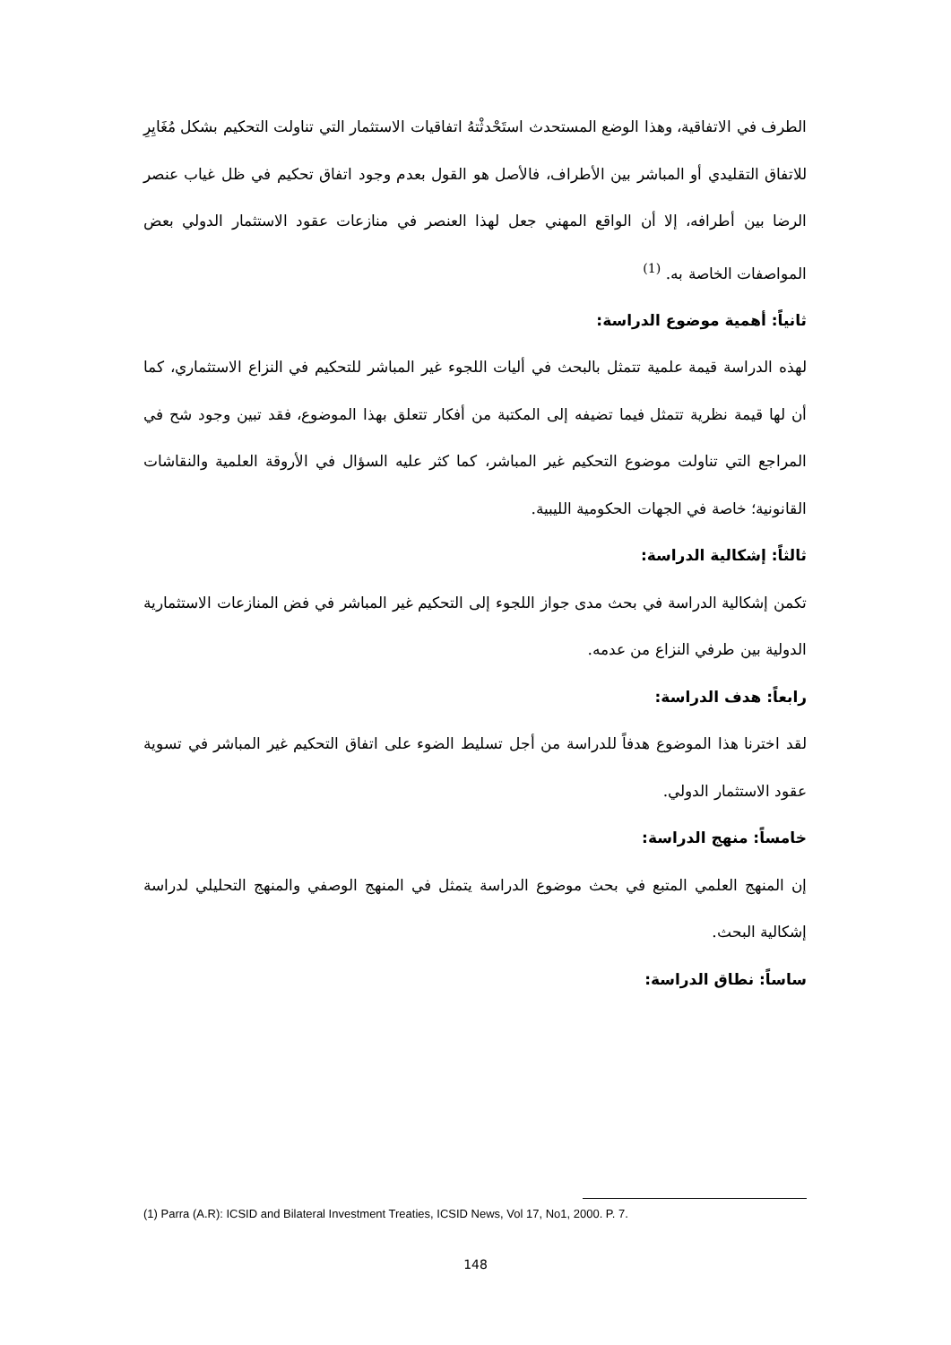الطرف في الاتفاقية، وهذا الوضع المستحدث استَحْدثْتهُ اتفاقيات الاستثمار التي تناولت التحكيم بشكل مُغَايِرِ للاتفاق التقليدي أو المباشر بين الأطراف، فالأصل هو القول بعدم وجود اتفاق تحكيم في ظل غياب عنصر الرضا بين أطرافه، إلا أن الواقع المهني جعل لهذا العنصر في منازعات عقود الاستثمار الدولي بعض المواصفات الخاصة به. <sup>(1)</sup>
ثانياً: أهمية موضوع الدراسة:
لهذه الدراسة قيمة علمية تتمثل بالبحث في أليات اللجوء غير المباشر للتحكيم في النزاع الاستثماري، كما أن لها قيمة نظرية تتمثل فيما تضيفه إلى المكتبة من أفكار تتعلق بهذا الموضوع، فقد تبين وجود شح في المراجع التي تناولت موضوع التحكيم غير المباشر، كما كثر عليه السؤال في الأروقة العلمية والنقاشات القانونية؛ خاصة في الجهات الحكومية الليبية.
ثالثاً: إشكالية الدراسة:
تكمن إشكالية الدراسة في بحث مدى جواز اللجوء إلى التحكيم غير المباشر في فض المنازعات الاستثمارية الدولية بين طرفي النزاع من عدمه.
رابعاً: هدف الدراسة:
لقد اخترنا هذا الموضوع هدفاً للدراسة من أجل تسليط الضوء على اتفاق التحكيم غير المباشر في تسوية عقود الاستثمار الدولي.
خامساً: منهج الدراسة:
إن المنهج العلمي المتبع في بحث موضوع الدراسة يتمثل في المنهج الوصفي والمنهج التحليلي لدراسة إشكالية البحث.
ساساً: نطاق الدراسة:
(1) Parra (A.R): ICSID and Bilateral Investment Treaties, ICSID News, Vol 17, No1, 2000. P. 7.
148